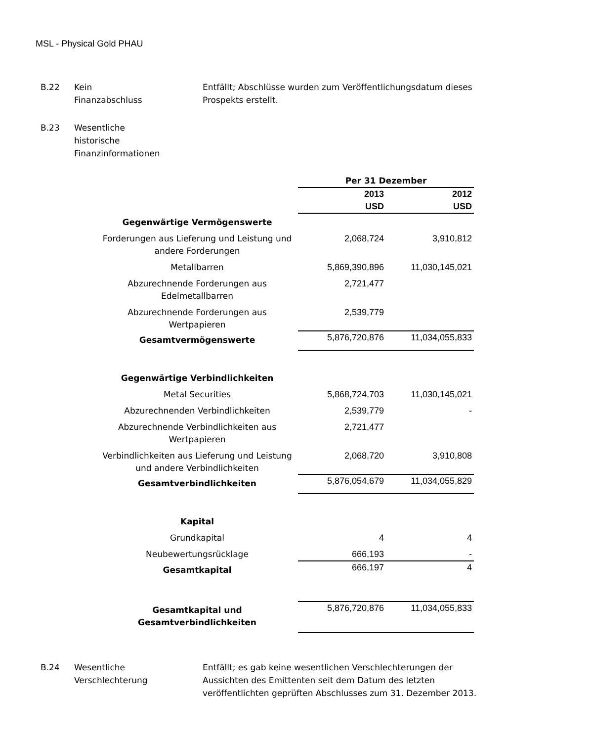MSL - Physical Gold PHAU
B.22 Kein
Finanzabschluss
Entfällt; Abschlüsse wurden zum Veröffentlichungsdatum dieses Prospekts erstellt.
B.23 Wesentliche
historische
Finanzinformationen
| | Per 31 Dezember | |
| | 2013 USD | 2012 USD |
| Gegenwärtige Vermögenswerte | | |
| Forderungen aus Lieferung und Leistung und andere Forderungen | 2,068,724 | 3,910,812 |
| Metallbarren | 5,869,390,896 | 11,030,145,021 |
| Abzurechnende Forderungen aus Edelmetallbarren | 2,721,477 | |
| Abzurechnende Forderungen aus Wertpapieren | 2,539,779 | |
| Gesamtvermögenswerte | 5,876,720,876 | 11,034,055,833 |
| Gegenwärtige Verbindlichkeiten | | |
| Metal Securities | 5,868,724,703 | 11,030,145,021 |
| Abzurechnenden Verbindlichkeiten | 2,539,779 | - |
| Abzurechnende Verbindlichkeiten aus Wertpapieren | 2,721,477 | |
| Verbindlichkeiten aus Lieferung und Leistung und andere Verbindlichkeiten | 2,068,720 | 3,910,808 |
| Gesamtverbindlichkeiten | 5,876,054,679 | 11,034,055,829 |
| Kapital | | |
| Grundkapital | 4 | 4 |
| Neubewertungsrücklage | 666,193 | - |
| Gesamtkapital | 666,197 | 4 |
| Gesamtkapital und Gesamtverbindlichkeiten | 5,876,720,876 | 11,034,055,833 |
B.24 Wesentliche
Verschlechterung
Entfällt; es gab keine wesentlichen Verschlechterungen der Aussichten des Emittenten seit dem Datum des letzten veröffentlichten geprüften Abschlusses zum 31. Dezember 2013.